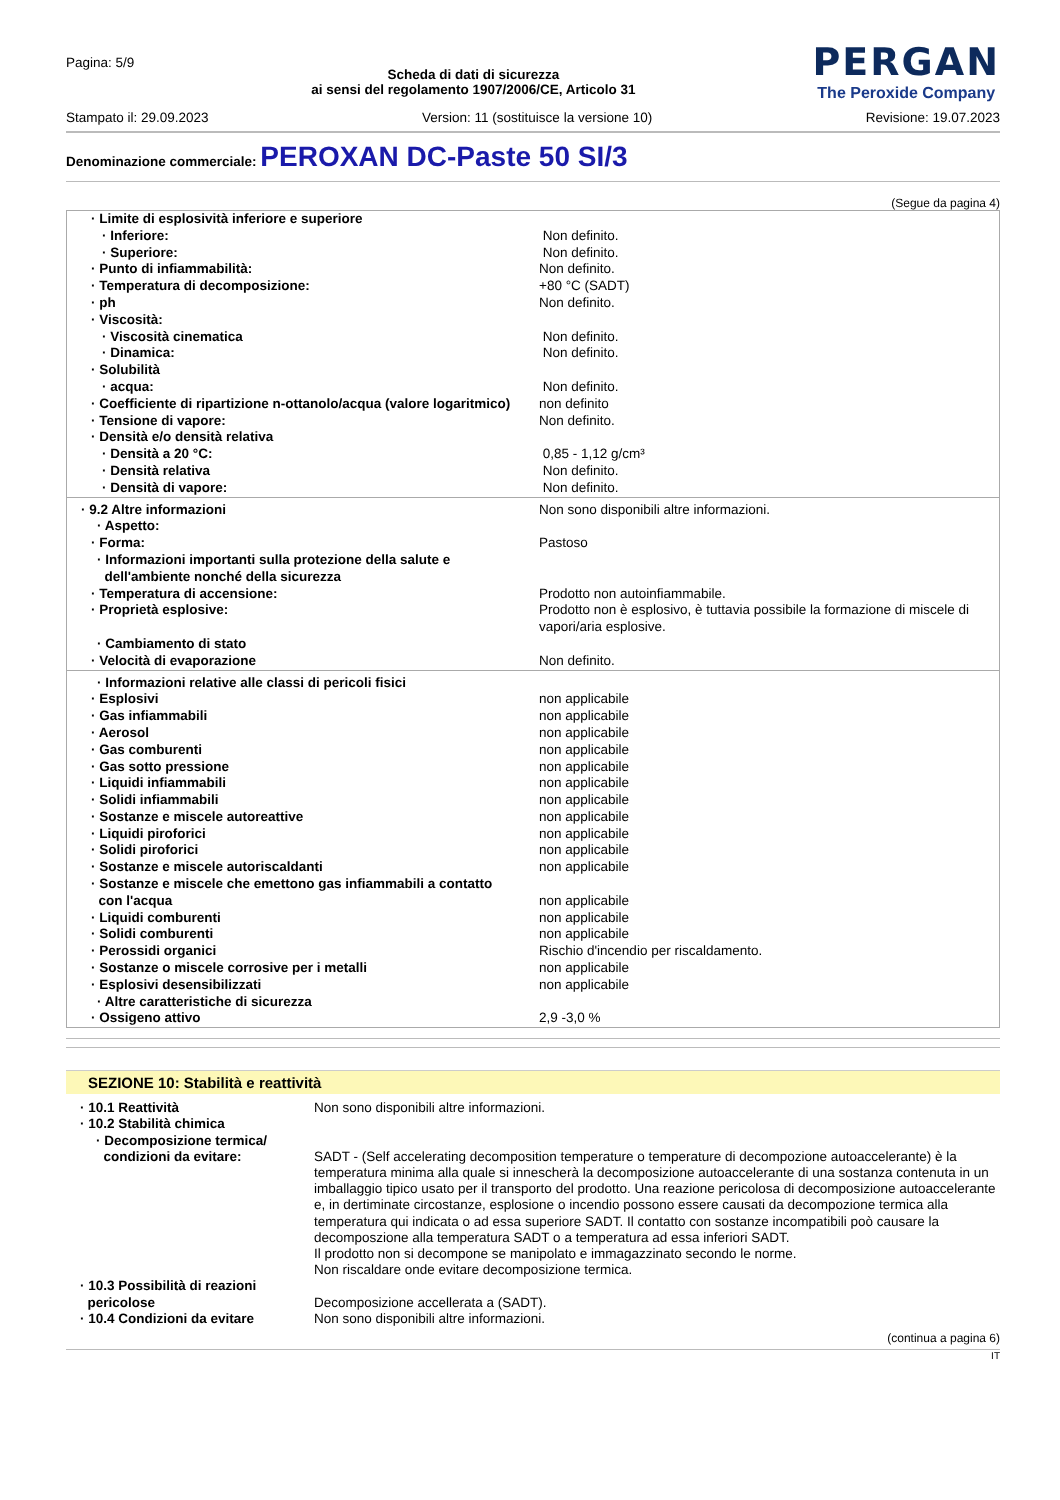Pagina: 5/9
Scheda di dati di sicurezza
ai sensi del regolamento 1907/2006/CE, Articolo 31
PERGAN
The Peroxide Company
Stampato il: 29.09.2023 Version: 11 (sostituisce la versione 10) Revisione: 19.07.2023
Denominazione commerciale: PEROXAN DC-Paste 50 SI/3
(Segue da pagina 4)
| · Limite di esplosività inferiore e superiore | |
| · Inferiore: | Non definito. |
| · Superiore: | Non definito. |
| · Punto di infiammabilità: | Non definito. |
| · Temperatura di decomposizione: | +80 °C (SADT) |
| · ph | Non definito. |
| · Viscosità: | |
| · Viscosità cinematica | Non definito. |
| · Dinamica: | Non definito. |
| · Solubilità | |
| · acqua: | Non definito. |
| · Coefficiente di ripartizione n-ottanolo/acqua (valore logaritmico) | non definito |
| · Tensione di vapore: | Non definito. |
| · Densità e/o densità relativa | |
| · Densità a 20 °C: | 0,85 - 1,12 g/cm³ |
| · Densità relativa | Non definito. |
| · Densità di vapore: | Non definito. |
| · 9.2 Altre informazioni | Non sono disponibili altre informazioni. |
| · Aspetto: | |
| · Forma: | Pastoso |
| · Informazioni importanti sulla protezione della salute e dell'ambiente nonché della sicurezza | |
| · Temperatura di accensione: | Prodotto non autoinfiammabile. |
| · Proprietà esplosive: | Prodotto non è esplosivo, è tuttavia possibile la formazione di miscele di vapori/aria esplosive. |
| · Cambiamento di stato | |
| · Velocità di evaporazione | Non definito. |
| · Informazioni relative alle classi di pericoli fisici | |
| · Esplosivi | non applicabile |
| · Gas infiammabili | non applicabile |
| · Aerosol | non applicabile |
| · Gas comburenti | non applicabile |
| · Gas sotto pressione | non applicabile |
| · Liquidi infiammabili | non applicabile |
| · Solidi infiammabili | non applicabile |
| · Sostanze e miscele autoreattive | non applicabile |
| · Liquidi piroforici | non applicabile |
| · Solidi piroforici | non applicabile |
| · Sostanze e miscele autoriscaldanti | non applicabile |
| · Sostanze e miscele che emettono gas infiammabili a contatto con l'acqua | non applicabile |
| · Liquidi comburenti | non applicabile |
| · Solidi comburenti | non applicabile |
| · Perossidi organici | Rischio d'incendio per riscaldamento. |
| · Sostanze o miscele corrosive per i metalli | non applicabile |
| · Esplosivi desensibilizzati | non applicabile |
| · Altre caratteristiche di sicurezza | |
| · Ossigeno attivo | 2,9 -3,0 % |
SEZIONE 10: Stabilità e reattività
| · 10.1 Reattività | Non sono disponibili altre informazioni. |
| · 10.2 Stabilità chimica | |
| · Decomposizione termica/ condizioni da evitare: | SADT - (Self accelerating decomposition temperature o temperature di decompozione autoaccelerante) è la temperatura minima alla quale si innescherà la decomposizione autoaccelerante di una sostanza contenuta in un imballaggio tipico usato per il transporto del prodotto. Una reazione pericolosa di decomposizione autoaccelerante e, in dertiminate circostanze, esplosione o incendio possono essere causati da decompozione termica alla temperatura qui indicata o ad essa superiore SADT. Il contatto con sostanze incompatibili poò causare la decomposzione alla temperatura SADT o a temperatura ad essa inferiori SADT. Il prodotto non si decompone se manipolato e immagazzinato secondo le norme. Non riscaldare onde evitare decomposizione termica. |
| · 10.3 Possibilità di reazioni pericolose | Decomposizione accellerata a (SADT). |
| · 10.4 Condizioni da evitare | Non sono disponibili altre informazioni. |
(continua a pagina 6)
IT